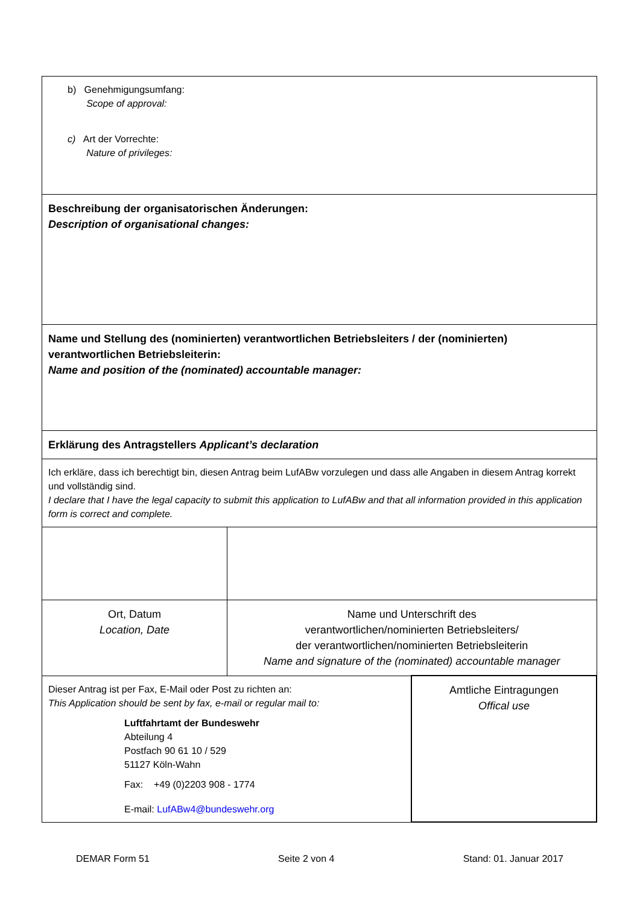| b) Genehmigungsumfang: Scope of approval: c) Art der Vorrechte: Nature of privileges: | | |
| Beschreibung der organisatorischen Änderungen: Description of organisational changes: | | |
| Name und Stellung des (nominierten) verantwortlichen Betriebsleiters / der (nominierten) verantwortlichen Betriebsleiterin: Name and position of the (nominated) accountable manager: | | |
| Erklärung des Antragstellers Applicant’s declaration | | |
| Ich erkläre, dass ich berechtigt bin, diesen Antrag beim LufABw vorzulegen und dass alle Angaben in diesem Antrag korrekt und vollständig sind. I declare that I have the legal capacity to submit this application to LufABw and that all information provided in this application form is correct and complete. | | |
| Ort, Datum Location, Date | Name und Unterschrift des verantwortlichen/nominierten Betriebsleiters/ der verantwortlichen/nominierten Betriebsleiterin Name and signature of the (nominated) accountable manager | |
| Dieser Antrag ist per Fax, E-Mail oder Post zu richten an: This Application should be sent by fax, e-mail or regular mail to: Luftfahrtamt der Bundeswehr Abteilung 4 Postfach 90 61 10 / 529 51127 Köln-Wahn Fax: +49 (0)2203 908 - 1774 E-mail: LufABw4@bundeswehr.org | | Amtliche Eintragungen Offical use |
DEMAR Form 51 Seite 2 von 4 Stand: 01. Januar 2017